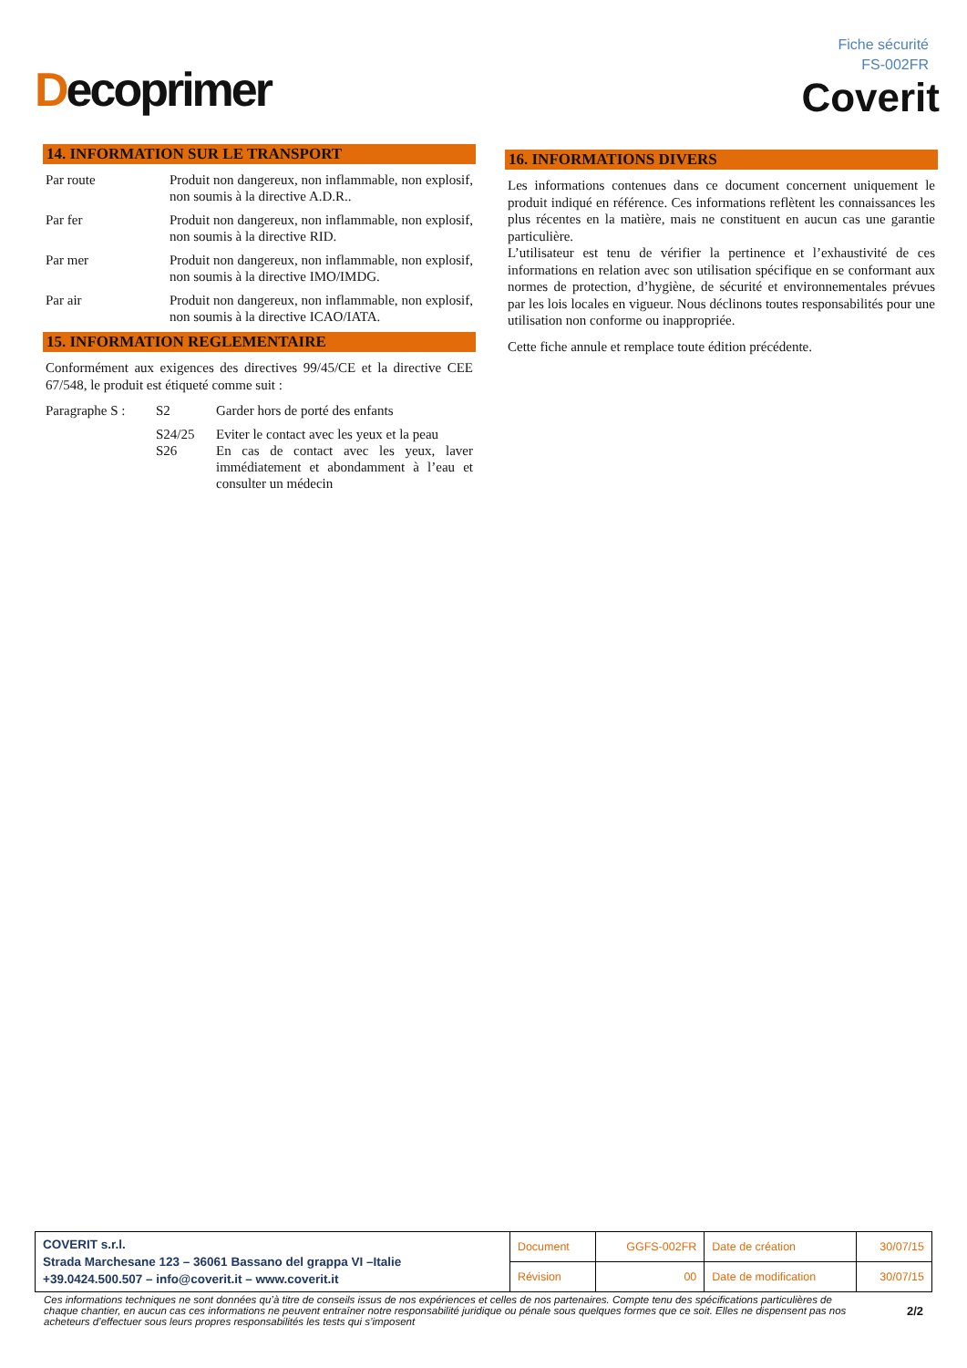Decoprimer
Fiche sécurité
FS-002FR
Coverit
14. INFORMATION SUR LE TRANSPORT
| Par route | Produit non dangereux, non inflammable, non explosif, non soumis à la directive A.D.R.. |
| Par fer | Produit non dangereux, non inflammable, non explosif, non soumis à la directive RID. |
| Par mer | Produit non dangereux, non inflammable, non explosif, non soumis à la directive IMO/IMDG. |
| Par air | Produit non dangereux, non inflammable, non explosif, non soumis à la directive ICAO/IATA. |
15. INFORMATION REGLEMENTAIRE
Conformément aux exigences des directives 99/45/CE et la directive CEE 67/548, le produit est étiqueté comme suit :
| Paragraphe S : | S2 | Garder hors de porté des enfants |
| | S24/25 | Eviter le contact avec les yeux et la peau |
| | S26 | En cas de contact avec les yeux, laver immédiatement et abondamment à l’eau et consulter un médecin |
16. INFORMATIONS DIVERS
Les informations contenues dans ce document concernent uniquement le produit indiqué en référence. Ces informations reflètent les connaissances les plus récentes en la matière, mais ne constituent en aucun cas une garantie particulière.
L’utilisateur est tenu de vérifier la pertinence et l’exhaustivité de ces informations en relation avec son utilisation spécifique en se conformant aux normes de protection, d’hygiène, de sécurité et environnementales prévues par les lois locales en vigueur. Nous déclinons toutes responsabilités pour une utilisation non conforme ou inappropriée.
Cette fiche annule et remplace toute édition précédente.
| COVERIT s.r.l. Strada Marchesane 123 – 36061 Bassano del grappa VI –Italie +39.0424.500.507 – info@coverit.it – www.coverit.it | Document | GGFS-002FR | Date de création | 30/07/15 |
| | Révision | 00 | Date de modification | 30/07/15 |
Ces informations techniques ne sont données qu’à titre de conseils issus de nos expériences et celles de nos partenaires. Compte tenu des spécifications particulières de chaque chantier, en aucun cas ces informations ne peuvent entraîner notre responsabilité juridique ou pénale sous quelques formes que ce soit. Elles ne dispensent pas nos acheteurs d’effectuer sous leurs propres responsabilités les tests qui s’imposent
2/2